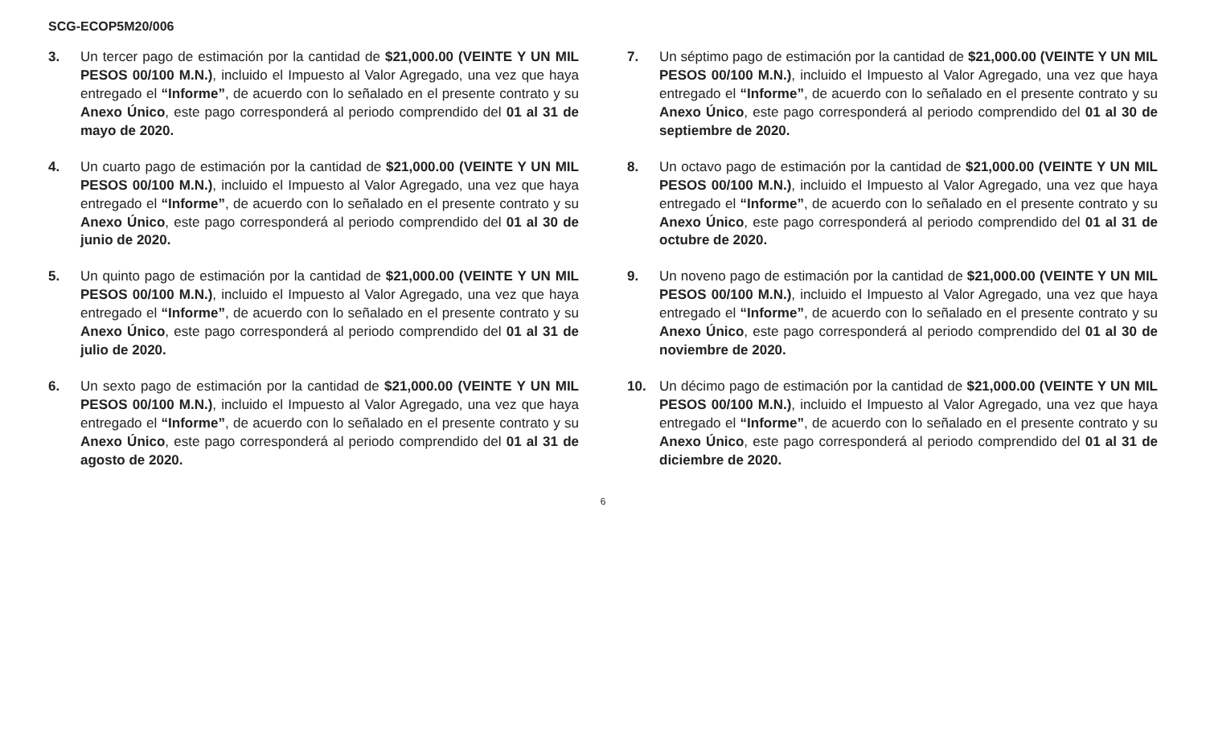SCG-ECOP5M20/006
3. Un tercer pago de estimación por la cantidad de $21,000.00 (VEINTE Y UN MIL PESOS 00/100 M.N.), incluido el Impuesto al Valor Agregado, una vez que haya entregado el “Informe”, de acuerdo con lo señalado en el presente contrato y su Anexo Único, este pago corresponderá al periodo comprendido del 01 al 31 de mayo de 2020.
4. Un cuarto pago de estimación por la cantidad de $21,000.00 (VEINTE Y UN MIL PESOS 00/100 M.N.), incluido el Impuesto al Valor Agregado, una vez que haya entregado el “Informe”, de acuerdo con lo señalado en el presente contrato y su Anexo Único, este pago corresponderá al periodo comprendido del 01 al 30 de junio de 2020.
5. Un quinto pago de estimación por la cantidad de $21,000.00 (VEINTE Y UN MIL PESOS 00/100 M.N.), incluido el Impuesto al Valor Agregado, una vez que haya entregado el “Informe”, de acuerdo con lo señalado en el presente contrato y su Anexo Único, este pago corresponderá al periodo comprendido del 01 al 31 de julio de 2020.
6. Un sexto pago de estimación por la cantidad de $21,000.00 (VEINTE Y UN MIL PESOS 00/100 M.N.), incluido el Impuesto al Valor Agregado, una vez que haya entregado el “Informe”, de acuerdo con lo señalado en el presente contrato y su Anexo Único, este pago corresponderá al periodo comprendido del 01 al 31 de agosto de 2020.
7. Un séptimo pago de estimación por la cantidad de $21,000.00 (VEINTE Y UN MIL PESOS 00/100 M.N.), incluido el Impuesto al Valor Agregado, una vez que haya entregado el “Informe”, de acuerdo con lo señalado en el presente contrato y su Anexo Único, este pago corresponderá al periodo comprendido del 01 al 30 de septiembre de 2020.
8. Un octavo pago de estimación por la cantidad de $21,000.00 (VEINTE Y UN MIL PESOS 00/100 M.N.), incluido el Impuesto al Valor Agregado, una vez que haya entregado el “Informe”, de acuerdo con lo señalado en el presente contrato y su Anexo Único, este pago corresponderá al periodo comprendido del 01 al 31 de octubre de 2020.
9. Un noveno pago de estimación por la cantidad de $21,000.00 (VEINTE Y UN MIL PESOS 00/100 M.N.), incluido el Impuesto al Valor Agregado, una vez que haya entregado el “Informe”, de acuerdo con lo señalado en el presente contrato y su Anexo Único, este pago corresponderá al periodo comprendido del 01 al 30 de noviembre de 2020.
10. Un décimo pago de estimación por la cantidad de $21,000.00 (VEINTE Y UN MIL PESOS 00/100 M.N.), incluido el Impuesto al Valor Agregado, una vez que haya entregado el “Informe”, de acuerdo con lo señalado en el presente contrato y su Anexo Único, este pago corresponderá al periodo comprendido del 01 al 31 de diciembre de 2020.
6